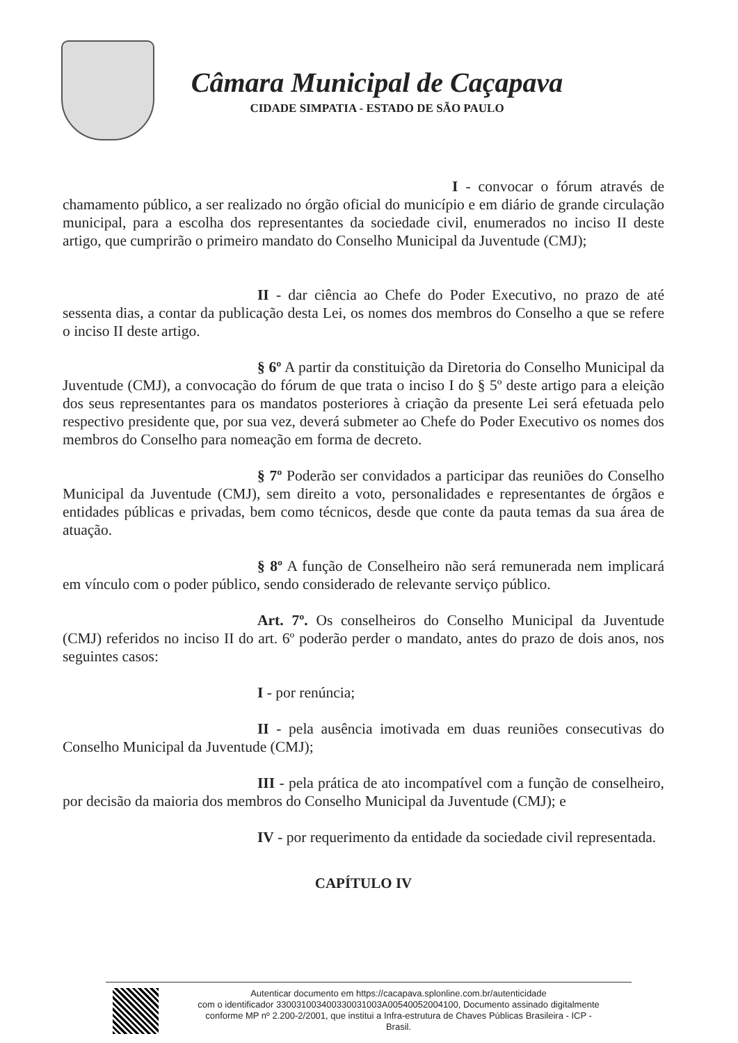Câmara Municipal de Caçapava
CIDADE SIMPATIA - ESTADO DE SÃO PAULO
I - convocar o fórum através de chamamento público, a ser realizado no órgão oficial do município e em diário de grande circulação municipal, para a escolha dos representantes da sociedade civil, enumerados no inciso II deste artigo, que cumprirão o primeiro mandato do Conselho Municipal da Juventude (CMJ);
II - dar ciência ao Chefe do Poder Executivo, no prazo de até sessenta dias, a contar da publicação desta Lei, os nomes dos membros do Conselho a que se refere o inciso II deste artigo.
§ 6º A partir da constituição da Diretoria do Conselho Municipal da Juventude (CMJ), a convocação do fórum de que trata o inciso I do § 5º deste artigo para a eleição dos seus representantes para os mandatos posteriores à criação da presente Lei será efetuada pelo respectivo presidente que, por sua vez, deverá submeter ao Chefe do Poder Executivo os nomes dos membros do Conselho para nomeação em forma de decreto.
§ 7º Poderão ser convidados a participar das reuniões do Conselho Municipal da Juventude (CMJ), sem direito a voto, personalidades e representantes de órgãos e entidades públicas e privadas, bem como técnicos, desde que conte da pauta temas da sua área de atuação.
§ 8º A função de Conselheiro não será remunerada nem implicará em vínculo com o poder público, sendo considerado de relevante serviço público.
Art. 7º. Os conselheiros do Conselho Municipal da Juventude (CMJ) referidos no inciso II do art. 6º poderão perder o mandato, antes do prazo de dois anos, nos seguintes casos:
I - por renúncia;
II - pela ausência imotivada em duas reuniões consecutivas do Conselho Municipal da Juventude (CMJ);
III - pela prática de ato incompatível com a função de conselheiro, por decisão da maioria dos membros do Conselho Municipal da Juventude (CMJ); e
IV - por requerimento da entidade da sociedade civil representada.
CAPÍTULO IV
Autenticar documento em https://cacapava.splonline.com.br/autenticidade
com o identificador 330031003400330031003A00540052004100, Documento assinado digitalmente
conforme MP nº 2.200-2/2001, que institui a Infra-estrutura de Chaves Públicas Brasileira - ICP -
Brasil.